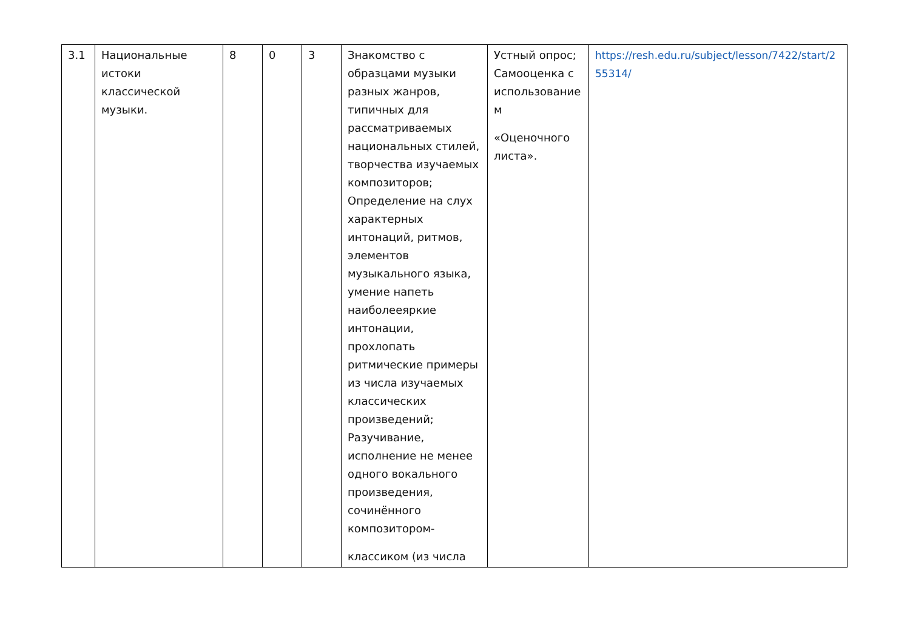| 3.1 | Национальные истоки классической музыки. | 8 | 0 | 3 | Знакомство с образцами музыки разных жанров, типичных для рассматриваемых национальных стилей, творчества изучаемых композиторов; Определение на слух характерных интонаций, ритмов, элементов музыкального языка, умение напеть наиболееяркие интонации, прохлопать ритмические примеры из числа изучаемых классических произведений; Разучивание, исполнение не менее одного вокального произведения, сочинённого композитором- классиком (из числа | Устный опрос; Самооценка с использование м «Оценочного листа». | https://resh.edu.ru/subject/lesson/7422/start/255314/ |